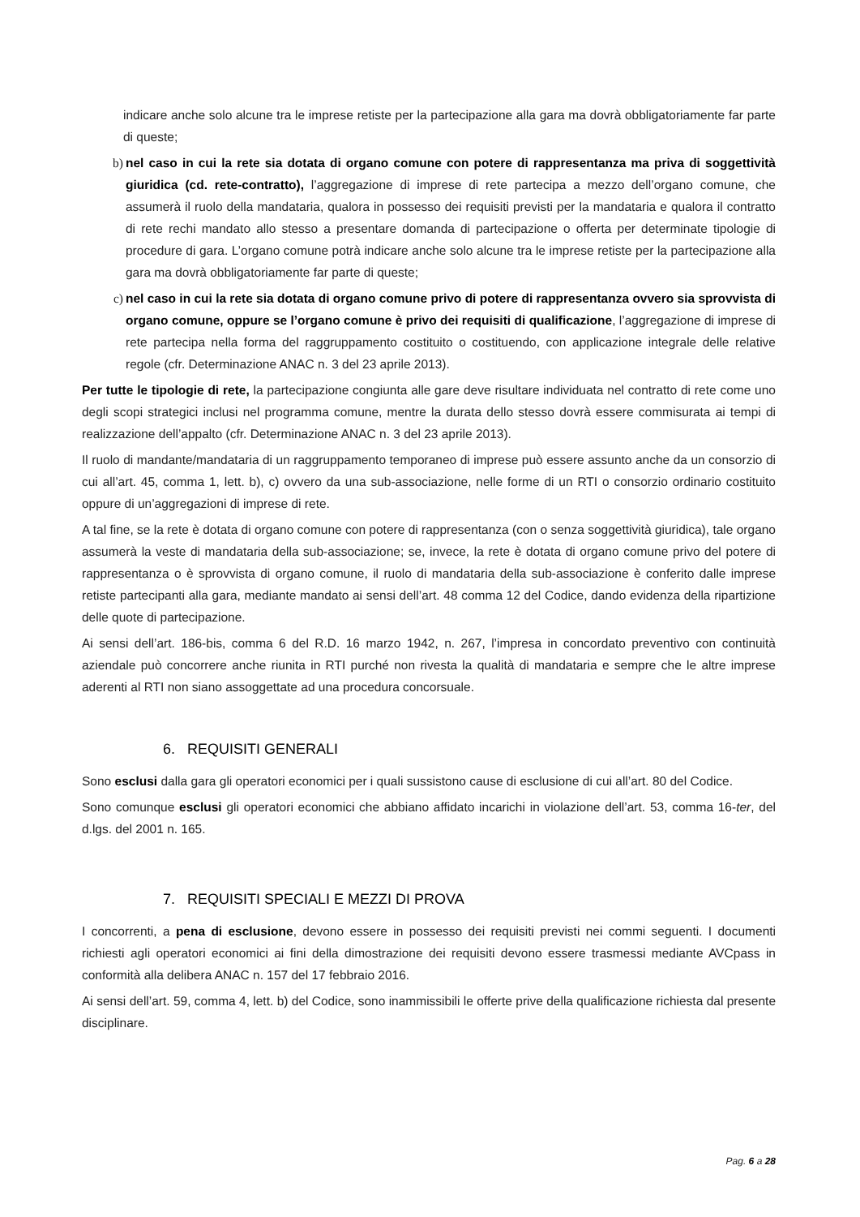indicare anche solo alcune tra le imprese retiste per la partecipazione alla gara ma dovrà obbligatoriamente far parte di queste;
b) nel caso in cui la rete sia dotata di organo comune con potere di rappresentanza ma priva di soggettività giuridica (cd. rete-contratto), l’aggregazione di imprese di rete partecipa a mezzo dell’organo comune, che assumerà il ruolo della mandataria, qualora in possesso dei requisiti previsti per la mandataria e qualora il contratto di rete rechi mandato allo stesso a presentare domanda di partecipazione o offerta per determinate tipologie di procedure di gara. L’organo comune potrà indicare anche solo alcune tra le imprese retiste per la partecipazione alla gara ma dovrà obbligatoriamente far parte di queste;
c) nel caso in cui la rete sia dotata di organo comune privo di potere di rappresentanza ovvero sia sprovvista di organo comune, oppure se l’organo comune è privo dei requisiti di qualificazione, l’aggregazione di imprese di rete partecipa nella forma del raggruppamento costituito o costituendo, con applicazione integrale delle relative regole (cfr. Determinazione ANAC n. 3 del 23 aprile 2013).
Per tutte le tipologie di rete, la partecipazione congiunta alle gare deve risultare individuata nel contratto di rete come uno degli scopi strategici inclusi nel programma comune, mentre la durata dello stesso dovrà essere commisurata ai tempi di realizzazione dell’appalto (cfr. Determinazione ANAC n. 3 del 23 aprile 2013).
Il ruolo di mandante/mandataria di un raggruppamento temporaneo di imprese può essere assunto anche da un consorzio di cui all’art. 45, comma 1, lett. b), c) ovvero da una sub-associazione, nelle forme di un RTI o consorzio ordinario costituito oppure di un’aggregazioni di imprese di rete.
A tal fine, se la rete è dotata di organo comune con potere di rappresentanza (con o senza soggettività giuridica), tale organo assumerà la veste di mandataria della sub-associazione; se, invece, la rete è dotata di organo comune privo del potere di rappresentanza o è sprovvista di organo comune, il ruolo di mandataria della sub-associazione è conferito dalle imprese retiste partecipanti alla gara, mediante mandato ai sensi dell’art. 48 comma 12 del Codice, dando evidenza della ripartizione delle quote di partecipazione.
Ai sensi dell’art. 186-bis, comma 6 del R.D. 16 marzo 1942, n. 267, l’impresa in concordato preventivo con continuità aziendale può concorrere anche riunita in RTI purché non rivesta la qualità di mandataria e sempre che le altre imprese aderenti al RTI non siano assoggettate ad una procedura concorsuale.
6. REQUISITI GENERALI
Sono esclusi dalla gara gli operatori economici per i quali sussistono cause di esclusione di cui all’art. 80 del Codice.
Sono comunque esclusi gli operatori economici che abbiano affidato incarichi in violazione dell’art. 53, comma 16-ter, del d.lgs. del 2001 n. 165.
7. REQUISITI SPECIALI E MEZZI DI PROVA
I concorrenti, a pena di esclusione, devono essere in possesso dei requisiti previsti nei commi seguenti. I documenti richiesti agli operatori economici ai fini della dimostrazione dei requisiti devono essere trasmessi mediante AVCpass in conformità alla delibera ANAC n. 157 del 17 febbraio 2016.
Ai sensi dell’art. 59, comma 4, lett. b) del Codice, sono inammissibili le offerte prive della qualificazione richiesta dal presente disciplinare.
Pag. 6 a 28